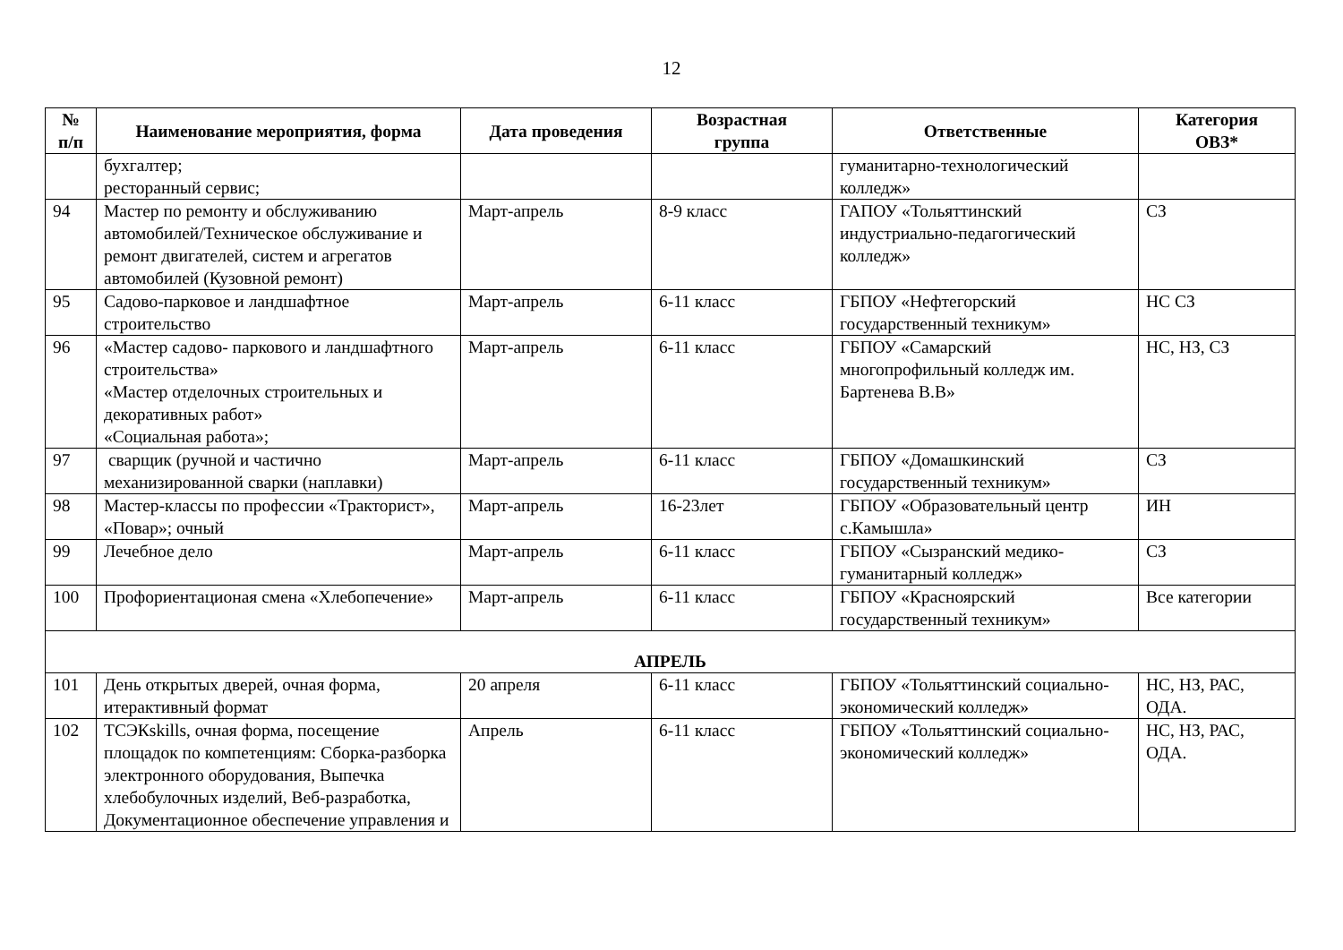12
| № п/п | Наименование мероприятия, форма | Дата проведения | Возрастная группа | Ответственные | Категория ОВЗ* |
| --- | --- | --- | --- | --- | --- |
| | бухгалтер; ресторанный сервис; | | | гуманитарно-технологический колледж» | |
| 94 | Мастер по ремонту и обслуживанию автомобилей/Техническое обслуживание и ремонт двигателей, систем и агрегатов автомобилей (Кузовной ремонт) | Март-апрель | 8-9 класс | ГАПОУ «Тольяттинский индустриально-педагогический колледж» | СЗ |
| 95 | Садово-парковое и ландшафтное строительство | Март-апрель | 6-11 класс | ГБПОУ «Нефтегорский государственный техникум» | НС СЗ |
| 96 | «Мастер садово- паркового и ландшафтного строительства» «Мастер отделочных строительных и декоративных работ» «Социальная работа»; | Март-апрель | 6-11 класс | ГБПОУ «Самарский многопрофильный колледж им. Бартенева В.В» | НС, НЗ, СЗ |
| 97 | сварщик (ручной и частично механизированной сварки (наплавки) | Март-апрель | 6-11 класс | ГБПОУ «Домашкинский государственный техникум» | СЗ |
| 98 | Мастер-классы по профессии «Тракторист», «Повар»; очный | Март-апрель | 16-23лет | ГБПОУ «Образовательный центр с.Камышла» | ИН |
| 99 | Лечебное дело | Март-апрель | 6-11 класс | ГБПОУ «Сызранский медико-гуманитарный колледж» | СЗ |
| 100 | Профориентационая смена «Хлебопечение» | Март-апрель | 6-11 класс | ГБПОУ «Красноярский государственный техникум» | Все категории |
| АПРЕЛЬ | | | | | |
| 101 | День открытых дверей, очная форма, итерактивный формат | 20 апреля | 6-11 класс | ГБПОУ «Тольяттинский социально-экономический колледж» | НС, НЗ, РАС, ОДА. |
| 102 | ТСЭКskills, очная форма, посещение площадок по компетенциям: Сборка-разборка электронного оборудования, Выпечка хлебобулочных изделий, Веб-разработка, Документационное обеспечение управления и | Апрель | 6-11 класс | ГБПОУ «Тольяттинский социально-экономический колледж» | НС, НЗ, РАС, ОДА. |